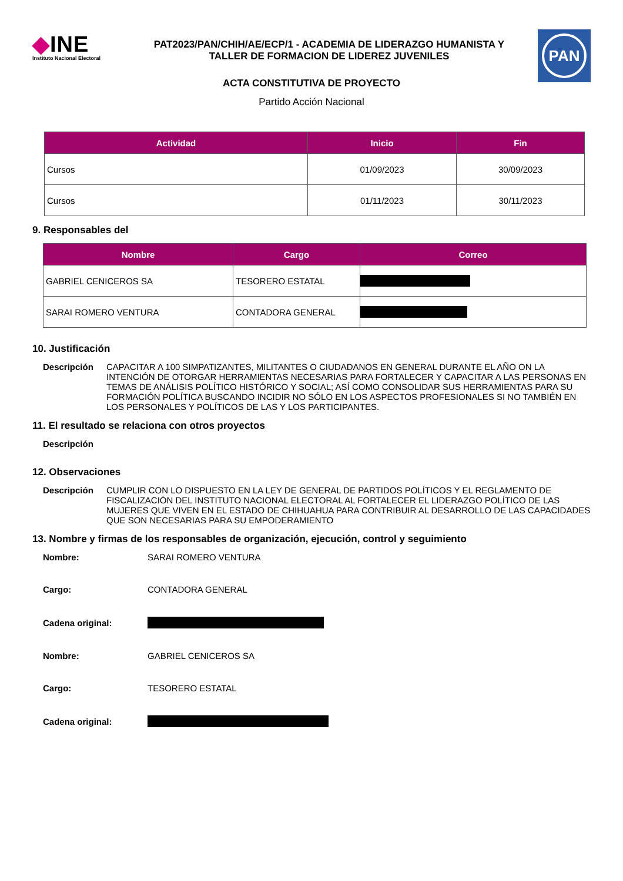◆INE
Instituto Nacional Electoral
PAT2023/PAN/CHIH/AE/ECP/1 - ACADEMIA DE LIDERAZGO HUMANISTA Y TALLER DE FORMACION DE LIDEREZ JUVENILES
PAN
ACTA CONSTITUTIVA DE PROYECTO
Partido Acción Nacional
| Actividad | Inicio | Fin |
| --- | --- | --- |
| Cursos | 01/09/2023 | 30/09/2023 |
| Cursos | 01/11/2023 | 30/11/2023 |
9. Responsables del
| Nombre | Cargo | Correo |
| --- | --- | --- |
| GABRIEL CENICEROS SA | TESORERO ESTATAL | |
| SARAI ROMERO VENTURA | CONTADORA GENERAL | |
10. Justificación
Descripción CAPACITAR A 100 SIMPATIZANTES, MILITANTES O CIUDADANOS EN GENERAL DURANTE EL AÑO ON LA INTENCIÓN DE OTORGAR HERRAMIENTAS NECESARIAS PARA FORTALECER Y CAPACITAR A LAS PERSONAS EN TEMAS DE ANÁLISIS POLÍTICO HISTÓRICO Y SOCIAL; ASÍ COMO CONSOLIDAR SUS HERRAMIENTAS PARA SU FORMACIÓN POLÍTICA BUSCANDO INCIDIR NO SÓLO EN LOS ASPECTOS PROFESIONALES SI NO TAMBIÉN EN LOS PERSONALES Y POLÍTICOS DE LAS Y LOS PARTICIPANTES.
11. El resultado se relaciona con otros proyectos
Descripción
12. Observaciones
Descripción CUMPLIR CON LO DISPUESTO EN LA LEY DE GENERAL DE PARTIDOS POLÍTICOS Y EL REGLAMENTO DE FISCALIZACIÓN DEL INSTITUTO NACIONAL ELECTORAL AL FORTALECER EL LIDERAZGO POLÍTICO DE LAS MUJERES QUE VIVEN EN EL ESTADO DE CHIHUAHUA PARA CONTRIBUIR AL DESARROLLO DE LAS CAPACIDADES QUE SON NECESARIAS PARA SU EMPODERAMIENTO
13. Nombre y firmas de los responsables de organización, ejecución, control y seguimiento
Nombre: SARAI ROMERO VENTURA
Cargo: CONTADORA GENERAL
Cadena original:
Nombre: GABRIEL CENICEROS SA
Cargo: TESORERO ESTATAL
Cadena original: